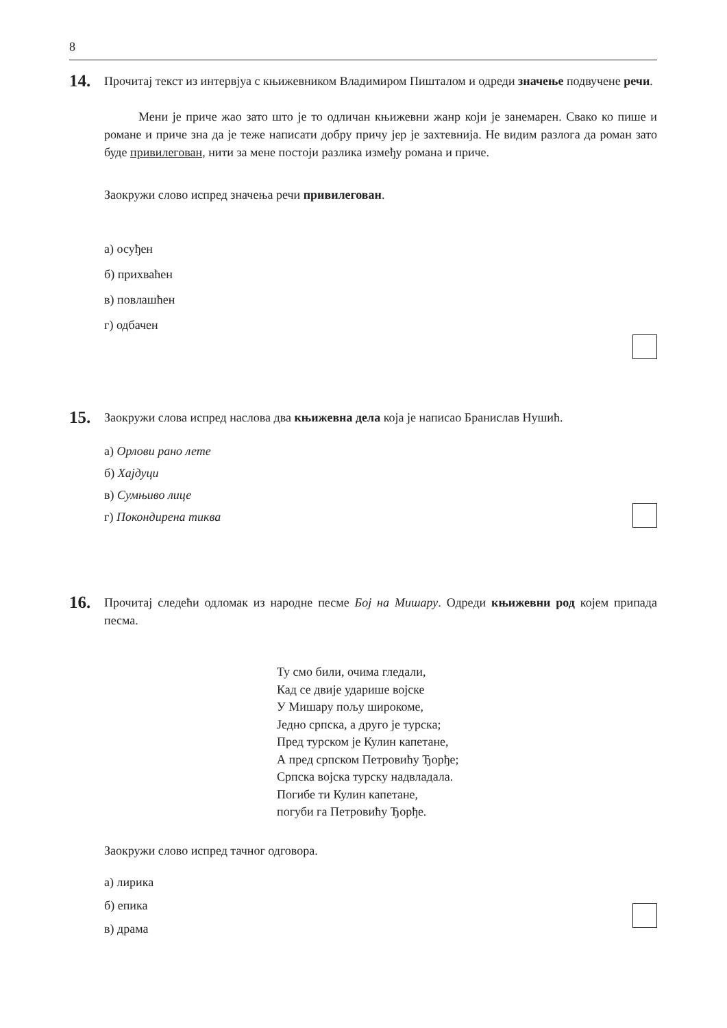8
14.
Прочитај текст из интервјуа с књижевником Владимиром Пишталом и одреди значење подвучене речи.
Мени је приче жао зато што је то одличан књижевни жанр који је занемарен. Свако ко пише и романе и приче зна да је теже написати добру причу јер је захтевнија. Не видим разлога да роман зато буде привилегован, нити за мене постоји разлика између романа и приче.
Заокружи слово испред значења речи привилегован.
а) осуђен
б) прихваћен
в) повлашћен
г) одбачен
15.
Заокружи слова испред наслова два књижевна дела која је написао Бранислав Нушић.
а) Орлови рано лете
б) Хајдуци
в) Сумњиво лице
г) Покондирена тиква
16.
Прочитај следећи одломак из народне песме Бој на Мишару. Одреди књижевни род којем припада песма.
Ту смо били, очима гледали,
Кад се двије ударише војске
У Мишару пољу широкоме,
Једно српска, а друго је турска;
Пред турском је Кулин капетане,
А пред српском Петровићу Ђорђе;
Српска војска турску надвладала.
Погибе ти Кулин капетане,
погуби га Петровићу Ђорђе.
Заокружи слово испред тачног одговора.
а) лирика
б) епика
в) драма